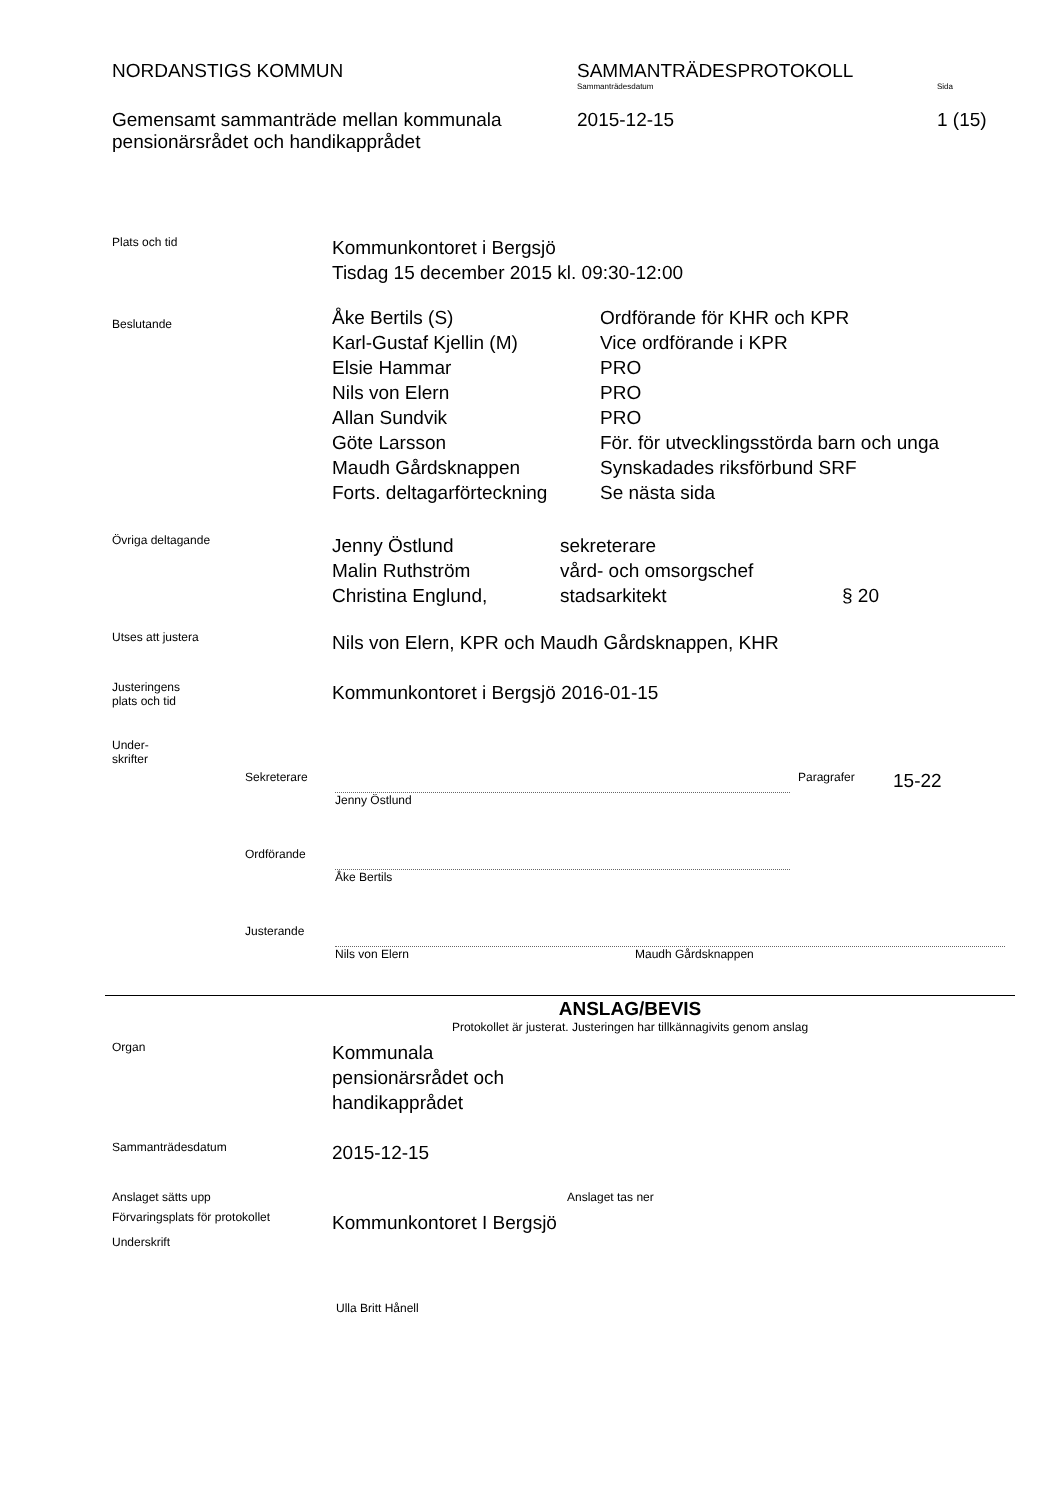NORDANSTIGS KOMMUN SAMMANTRÄDESPROTOKOLL
Sammanträdesdatum Sida
Gemensamt sammanträde mellan kommunala pensionärsrådet och handikapprådet
2015-12-15 1 (15)
Plats och tid
Kommunkontoret i Bergsjö
Tisdag 15 december 2015 kl. 09:30-12:00
Beslutande
| Åke Bertils (S) | Ordförande för KHR och KPR |
| Karl-Gustaf Kjellin (M) | Vice ordförande i KPR |
| Elsie Hammar | PRO |
| Nils von Elern | PRO |
| Allan Sundvik | PRO |
| Göte Larsson | För. för utvecklingsstörda barn och unga |
| Maudh Gårdsknappen | Synskadades riksförbund SRF |
| Forts. deltagarförteckning | Se nästa sida |
Övriga deltagande
| Jenny Östlund | sekreterare | |
| Malin Ruthström | vård- och omsorgschef | |
| Christina Englund, | stadsarkitekt | § 20 |
Utses att justera
Nils von Elern, KPR och Maudh Gårdsknappen, KHR
Justeringens
plats och tid
Kommunkontoret i Bergsjö 2016-01-15
Under-
skrifter
Sekreterare Paragrafer
15-22
Jenny Östlund
Ordförande
Åke Bertils
Justerande
Nils von Elern Maudh Gårdsknappen
ANSLAG/BEVIS
Protokollet är justerat. Justeringen har tillkännagivits genom anslag
Organ
Kommunala
pensionärsrådet och
handikapprådet
Sammanträdesdatum
2015-12-15
Anslaget sätts upp Anslaget tas ner
Förvaringsplats för protokollet
Kommunkontoret I Bergsjö
Underskrift
Ulla Britt Hånell